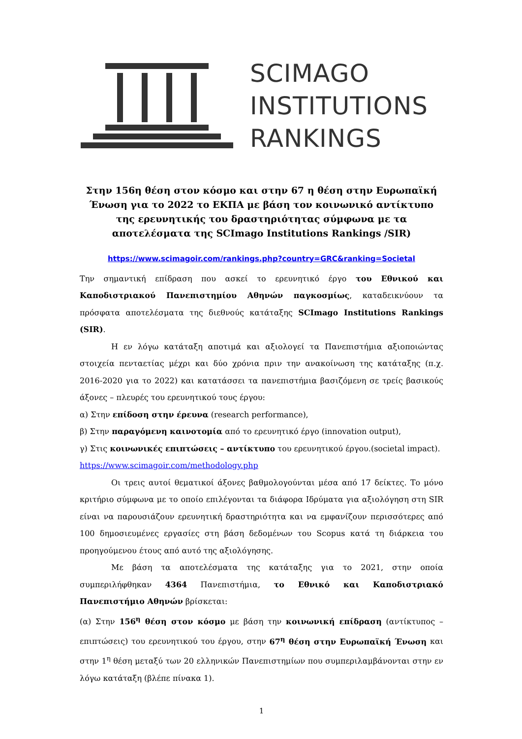SCIMAGO
INSTITUTIONS
RANKINGS
Στην 156η θέση στον κόσμο και στην 67 η θέση στην Ευρωπαϊκή Ένωση για το 2022 το ΕΚΠΑ με βάση τον κοινωνικό αντίκτυπο της ερευνητικής του δραστηριότητας σύμφωνα με τα αποτελέσματα της SCImago Institutions Rankings /SIR)
https://www.scimagoir.com/rankings.php?country=GRC&ranking=Societal
Την σημαντική επίδραση που ασκεί το ερευνητικό έργο του Εθνικού και Καποδιστριακού Πανεπιστημίου Αθηνών παγκοσμίως, καταδεικνύουν τα πρόσφατα αποτελέσματα της διεθνούς κατάταξης SCImago Institutions Rankings (SIR).
Η εν λόγω κατάταξη αποτιμά και αξιολογεί τα Πανεπιστήμια αξιοποιώντας στοιχεία πενταετίας μέχρι και δύο χρόνια πριν την ανακοίνωση της κατάταξης (π.χ. 2016-2020 για το 2022) και κατατάσσει τα πανεπιστήμια βασιζόμενη σε τρείς βασικούς άξονες – πλευρές του ερευνητικού τους έργου:
α) Στην επίδοση στην έρευνα (research performance),
β) Στην παραγόμενη καινοτομία από το ερευνητικό έργο (innovation output),
γ) Στις κοινωνικές επιπτώσεις – αντίκτυπο του ερευνητικού έργου.(societal impact).
https://www.scimagoir.com/methodology.php
Οι τρεις αυτοί θεματικοί άξονες βαθμολογούνται μέσα από 17 δείκτες. Το μόνο κριτήριο σύμφωνα με το οποίο επιλέγονται τα διάφορα Ιδρύματα για αξιολόγηση στη SIR είναι να παρουσιάζουν ερευνητική δραστηριότητα και να εμφανίζουν περισσότερες από 100 δημοσιευμένες εργασίες στη βάση δεδομένων του Scopus κατά τη διάρκεια του προηγούμενου έτους από αυτό της αξιολόγησης.
Με βάση τα αποτελέσματα της κατάταξης για το 2021, στην οποία συμπεριλήφθηκαν 4364 Πανεπιστήμια, το Εθνικό και Καποδιστριακό Πανεπιστήμιο Αθηνών βρίσκεται:
(α) Στην 156<sup>η</sup> θέση στον κόσμο με βάση την κοινωνική επίδραση (αντίκτυπος – επιπτώσεις) του ερευνητικού του έργου, στην 67<sup>η</sup> θέση στην Ευρωπαϊκή Ένωση και στην 1<sup>η</sup> θέση μεταξύ των 20 ελληνικών Πανεπιστημίων που συμπεριλαμβάνονται στην εν λόγω κατάταξη (βλέπε πίνακα 1).
1